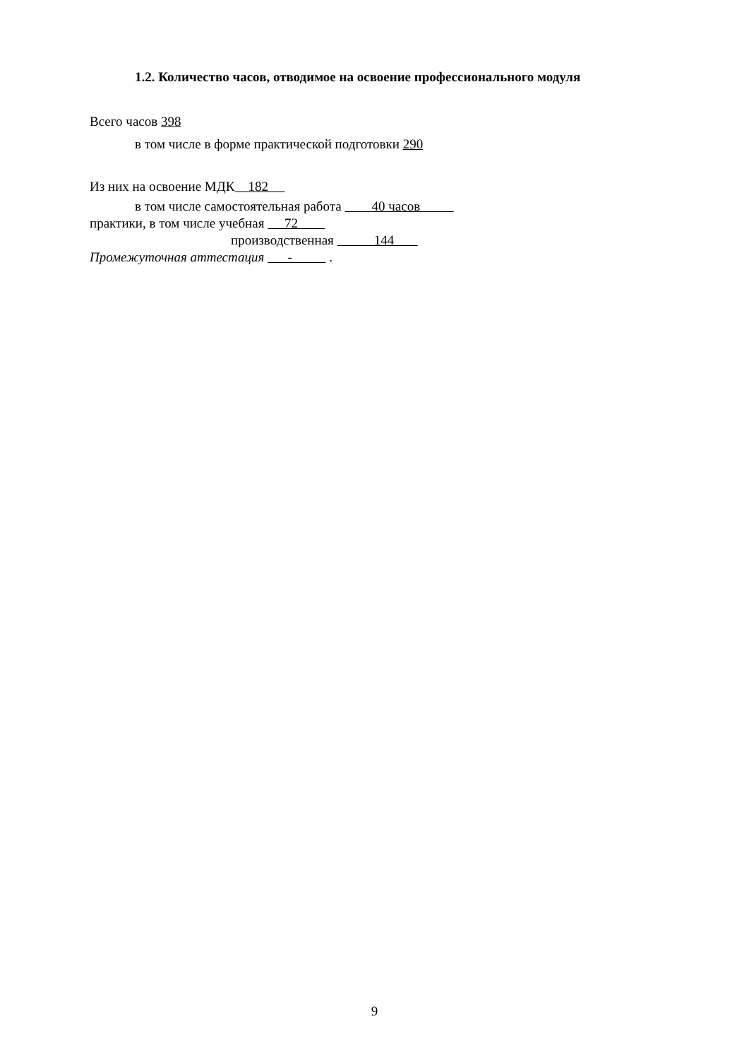1.2. Количество часов, отводимое на освоение профессионального модуля
Всего часов 398
в том числе в форме практической подготовки 290
Из них на освоение МДК 182
в том числе самостоятельная работа 40 часов
практики, в том числе учебная 72
производственная 144
Промежуточная аттестация - .
9